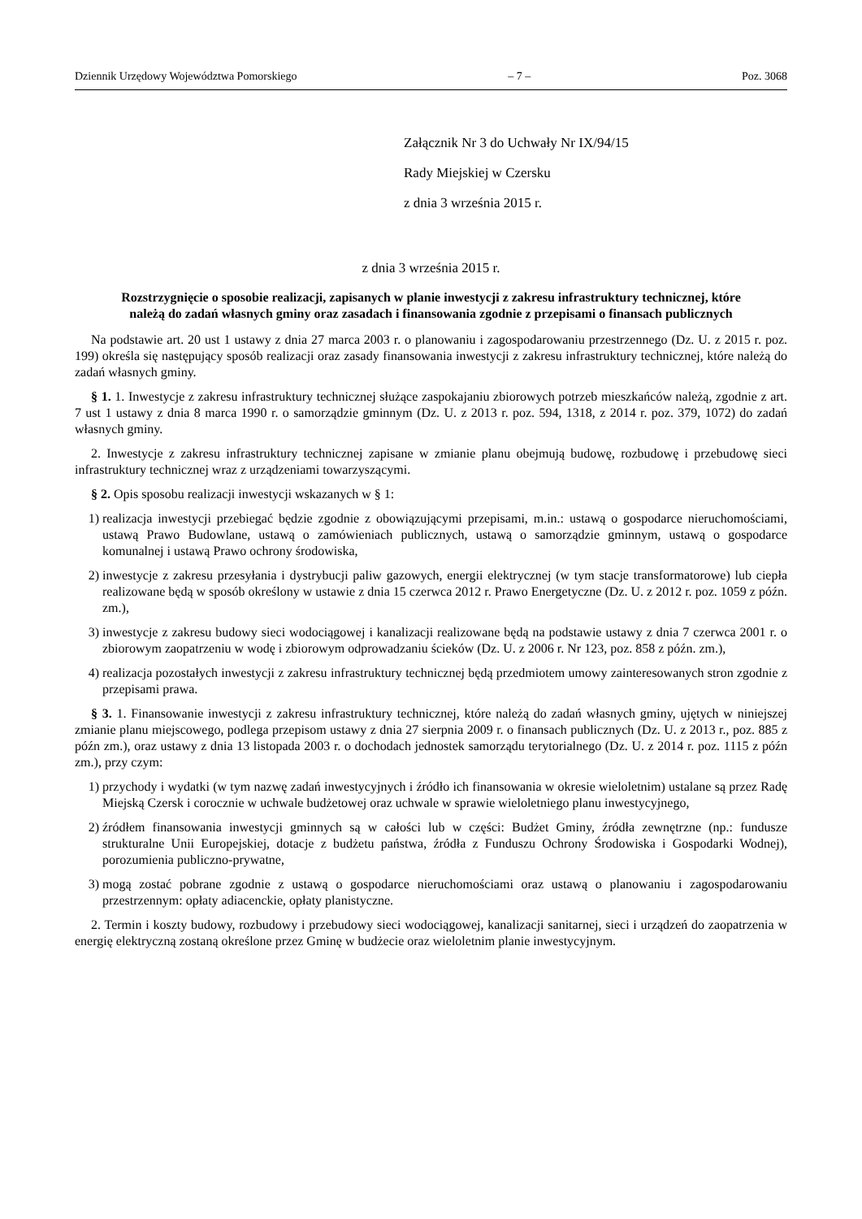Dziennik Urzędowy Województwa Pomorskiego – 7 – Poz. 3068
Załącznik Nr 3 do Uchwały Nr IX/94/15
Rady Miejskiej w Czersku
z dnia 3 września 2015 r.
z dnia 3 września 2015 r.
Rozstrzygnięcie o sposobie realizacji, zapisanych w planie inwestycji z zakresu infrastruktury technicznej, które należą do zadań własnych gminy oraz zasadach i finansowania zgodnie z przepisami o finansach publicznych
Na podstawie art. 20 ust 1 ustawy z dnia 27 marca 2003 r. o planowaniu i zagospodarowaniu przestrzennego (Dz. U. z 2015 r. poz. 199) określa się następujący sposób realizacji oraz zasady finansowania inwestycji z zakresu infrastruktury technicznej, które należą do zadań własnych gminy.
§ 1. 1. Inwestycje z zakresu infrastruktury technicznej służące zaspokajaniu zbiorowych potrzeb mieszkańców należą, zgodnie z art. 7 ust 1 ustawy z dnia 8 marca 1990 r. o samorządzie gminnym (Dz. U. z 2013 r. poz. 594, 1318, z 2014 r. poz. 379, 1072) do zadań własnych gminy.
2. Inwestycje z zakresu infrastruktury technicznej zapisane w zmianie planu obejmują budowę, rozbudowę i przebudowę sieci infrastruktury technicznej wraz z urządzeniami towarzyszącymi.
§ 2. Opis sposobu realizacji inwestycji wskazanych w § 1:
1) realizacja inwestycji przebiegać będzie zgodnie z obowiązującymi przepisami, m.in.: ustawą o gospodarce nieruchomościami, ustawą Prawo Budowlane, ustawą o zamówieniach publicznych, ustawą o samorządzie gminnym, ustawą o gospodarce komunalnej i ustawą Prawo ochrony środowiska,
2) inwestycje z zakresu przesyłania i dystrybucji paliw gazowych, energii elektrycznej (w tym stacje transformatorowe) lub ciepła realizowane będą w sposób określony w ustawie z dnia 15 czerwca 2012 r. Prawo Energetyczne (Dz. U. z 2012 r. poz. 1059 z późn. zm.),
3) inwestycje z zakresu budowy sieci wodociągowej i kanalizacji realizowane będą na podstawie ustawy z dnia 7 czerwca 2001 r. o zbiorowym zaopatrzeniu w wodę i zbiorowym odprowadzaniu ścieków (Dz. U. z 2006 r. Nr 123, poz. 858 z późn. zm.),
4) realizacja pozostałych inwestycji z zakresu infrastruktury technicznej będą przedmiotem umowy zainteresowanych stron zgodnie z przepisami prawa.
§ 3. 1. Finansowanie inwestycji z zakresu infrastruktury technicznej, które należą do zadań własnych gminy, ujętych w niniejszej zmianie planu miejscowego, podlega przepisom ustawy z dnia 27 sierpnia 2009 r. o finansach publicznych (Dz. U. z 2013 r., poz. 885 z późn zm.), oraz ustawy z dnia 13 listopada 2003 r. o dochodach jednostek samorządu terytorialnego (Dz. U. z 2014 r. poz. 1115 z późn zm.), przy czym:
1) przychody i wydatki (w tym nazwę zadań inwestycyjnych i źródło ich finansowania w okresie wieloletnim) ustalane są przez Radę Miejską Czersk i corocznie w uchwale budżetowej oraz uchwale w sprawie wieloletniego planu inwestycyjnego,
2) źródłem finansowania inwestycji gminnych są w całości lub w części: Budżet Gminy, źródła zewnętrzne (np.: fundusze strukturalne Unii Europejskiej, dotacje z budżetu państwa, źródła z Funduszu Ochrony Środowiska i Gospodarki Wodnej), porozumienia publiczno-prywatne,
3) mogą zostać pobrane zgodnie z ustawą o gospodarce nieruchomościami oraz ustawą o planowaniu i zagospodarowaniu przestrzennym: opłaty adiacenckie, opłaty planistyczne.
2. Termin i koszty budowy, rozbudowy i przebudowy sieci wodociągowej, kanalizacji sanitarnej, sieci i urządzeń do zaopatrzenia w energię elektryczną zostaną określone przez Gminę w budżecie oraz wieloletnim planie inwestycyjnym.